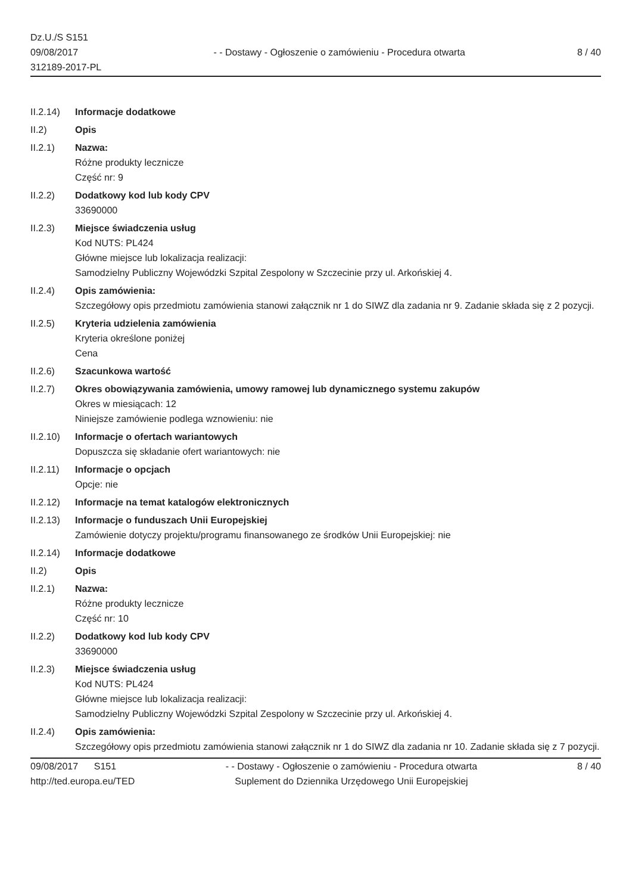Dz.U./S S151
09/08/2017
312189-2017-PL
- - Dostawy - Ogłoszenie o zamówieniu - Procedura otwarta
8 / 40
II.2.14)
Informacje dodatkowe
II.2) Opis
II.2.1) Nazwa:
Różne produkty lecznicze
Część nr: 9
II.2.2) Dodatkowy kod lub kody CPV
33690000
II.2.3) Miejsce świadczenia usług
Kod NUTS: PL424
Główne miejsce lub lokalizacja realizacji:
Samodzielny Publiczny Wojewódzki Szpital Zespolony w Szczecinie przy ul. Arkońskiej 4.
II.2.4) Opis zamówienia:
Szczegółowy opis przedmiotu zamówienia stanowi załącznik nr 1 do SIWZ dla zadania nr 9. Zadanie składa się z 2 pozycji.
II.2.5) Kryteria udzielenia zamówienia
Kryteria określone poniżej
Cena
II.2.6) Szacunkowa wartość
II.2.7) Okres obowiązywania zamówienia, umowy ramowej lub dynamicznego systemu zakupów
Okres w miesiącach: 12
Niniejsze zamówienie podlega wznowieniu: nie
II.2.10)
Informacje o ofertach wariantowych
Dopuszcza się składanie ofert wariantowych: nie
II.2.11)
Informacje o opcjach
Opcje: nie
II.2.12)
Informacje na temat katalogów elektronicznych
II.2.13)
Informacje o funduszach Unii Europejskiej
Zamówienie dotyczy projektu/programu finansowanego ze środków Unii Europejskiej: nie
II.2.14)
Informacje dodatkowe
II.2) Opis
II.2.1) Nazwa:
Różne produkty lecznicze
Część nr: 10
II.2.2) Dodatkowy kod lub kody CPV
33690000
II.2.3) Miejsce świadczenia usług
Kod NUTS: PL424
Główne miejsce lub lokalizacja realizacji:
Samodzielny Publiczny Wojewódzki Szpital Zespolony w Szczecinie przy ul. Arkońskiej 4.
II.2.4) Opis zamówienia:
Szczegółowy opis przedmiotu zamówienia stanowi załącznik nr 1 do SIWZ dla zadania nr 10. Zadanie składa się z 7 pozycji.
09/08/2017 S151
http://ted.europa.eu/TED
- - Dostawy - Ogłoszenie o zamówieniu - Procedura otwarta
Suplement do Dziennika Urzędowego Unii Europejskiej
8 / 40